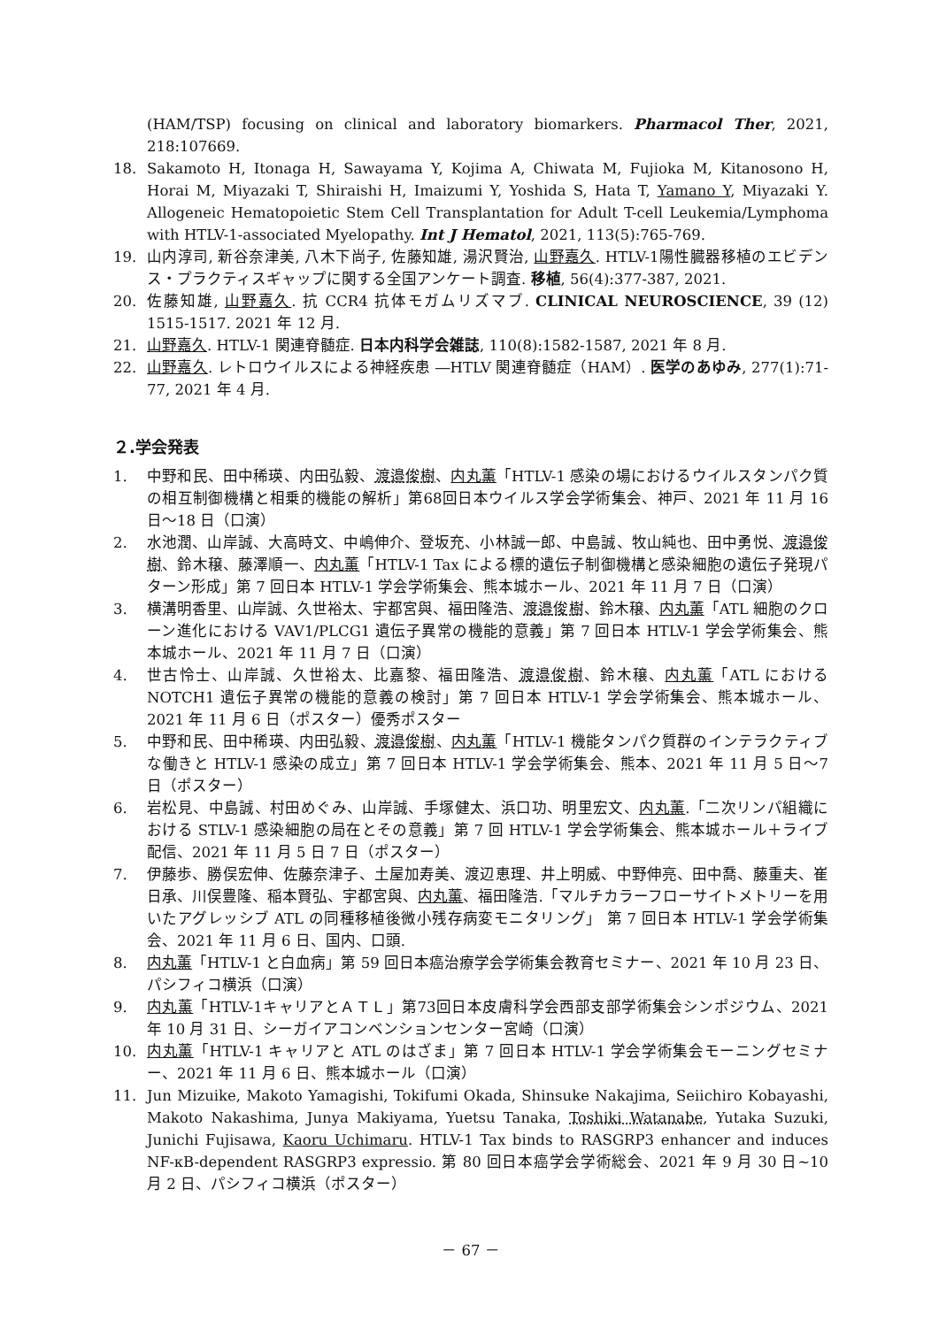(HAM/TSP) focusing on clinical and laboratory biomarkers. Pharmacol Ther, 2021, 218:107669.
18. Sakamoto H, Itonaga H, Sawayama Y, Kojima A, Chiwata M, Fujioka M, Kitanosono H, Horai M, Miyazaki T, Shiraishi H, Imaizumi Y, Yoshida S, Hata T, Yamano Y, Miyazaki Y. Allogeneic Hematopoietic Stem Cell Transplantation for Adult T-cell Leukemia/Lymphoma with HTLV-1-associated Myelopathy. Int J Hematol, 2021, 113(5):765-769.
19. 山内淳司, 新谷奈津美, 八木下尚子, 佐藤知雄, 湯沢賢治, 山野嘉久. HTLV-1陽性臓器移植のエビデンス・プラクティスギャップに関する全国アンケート調査. 移植, 56(4):377-387, 2021.
20. 佐藤知雄, 山野嘉久. 抗 CCR4 抗体モガムリズマブ. CLINICAL NEUROSCIENCE, 39 (12) 1515-1517. 2021 年 12 月.
21. 山野嘉久. HTLV-1 関連脊髄症. 日本内科学会雑誌, 110(8):1582-1587, 2021 年 8 月.
22. 山野嘉久. レトロウイルスによる神経疾患 ―HTLV 関連脊髄症（HAM）. 医学のあゆみ, 277(1):71-77, 2021 年 4 月.
２.学会発表
1. 中野和民、田中稀瑛、内田弘毅、渡邉俊樹、内丸薫「HTLV-1 感染の場におけるウイルスタンパク質の相互制御機構と相乗的機能の解析」第68回日本ウイルス学会学術集会、神戸、2021 年 11 月 16 日～18 日（口演）
2. 水池潤、山岸誠、大高時文、中嶋伸介、登坂充、小林誠一郎、中島誠、牧山純也、田中勇悦、渡邉俊樹、鈴木穣、藤澤順一、内丸薫「HTLV-1 Tax による標的遺伝子制御機構と感染細胞の遺伝子発現パターン形成」第 7 回日本 HTLV-1 学会学術集会、熊本城ホール、2021 年 11 月 7 日（口演）
3. 横溝明香里、山岸誠、久世裕太、宇都宮與、福田隆浩、渡邉俊樹、鈴木穣、内丸薫「ATL 細胞のクローン進化における VAV1/PLCG1 遺伝子異常の機能的意義」第 7 回日本 HTLV-1 学会学術集会、熊本城ホール、2021 年 11 月 7 日（口演）
4. 世古怜士、山岸誠、久世裕太、比嘉黎、福田隆浩、渡邉俊樹、鈴木穣、内丸薫「ATL における NOTCH1 遺伝子異常の機能的意義の検討」第 7 回日本 HTLV-1 学会学術集会、熊本城ホール、2021 年 11 月 6 日（ポスター）優秀ポスター
5. 中野和民、田中稀瑛、内田弘毅、渡邉俊樹、内丸薫「HTLV-1 機能タンパク質群のインテラクティブな働きと HTLV-1 感染の成立」第 7 回日本 HTLV-1 学会学術集会、熊本、2021 年 11 月 5 日～7 日（ポスター）
6. 岩松見、中島誠、村田めぐみ、山岸誠、手塚健太、浜口功、明里宏文、内丸薫.「二次リンパ組織における STLV-1 感染細胞の局在とその意義」第 7 回 HTLV-1 学会学術集会、熊本城ホール＋ライブ配信、2021 年 11 月 5 日 7 日（ポスター）
7. 伊藤歩、勝俣宏伸、佐藤奈津子、土屋加寿美、渡辺恵理、井上明威、中野伸亮、田中喬、藤重夫、崔日承、川俣豊隆、稲本賢弘、宇都宮與、内丸薫、福田隆浩.「マルチカラーフローサイトメトリーを用いたアグレッシブ ATL の同種移植後微小残存病変モニタリング」 第 7 回日本 HTLV-1 学会学術集会、2021 年 11 月 6 日、国内、口頭.
8. 内丸薫「HTLV-1 と白血病」第 59 回日本癌治療学会学術集会教育セミナー、2021 年 10 月 23 日、パシフィコ横浜（口演）
9. 内丸薫「HTLV-1キャリアとＡＴＬ」第73回日本皮膚科学会西部支部学術集会シンポジウム、2021 年 10 月 31 日、シーガイアコンベンションセンター宮崎（口演）
10. 内丸薫「HTLV-1 キャリアと ATL のはざま」第 7 回日本 HTLV-1 学会学術集会モーニングセミナー、2021 年 11 月 6 日、熊本城ホール（口演）
11. Jun Mizuike, Makoto Yamagishi, Tokifumi Okada, Shinsuke Nakajima, Seiichiro Kobayashi, Makoto Nakashima, Junya Makiyama, Yuetsu Tanaka, Toshiki Watanabe, Yutaka Suzuki, Junichi Fujisawa, Kaoru Uchimaru. HTLV-1 Tax binds to RASGRP3 enhancer and induces NF-κB-dependent RASGRP3 expressio. 第 80 回日本癌学会学術総会、2021 年 9 月 30 日~10 月 2 日、パシフィコ横浜（ポスター）
－ 67 －